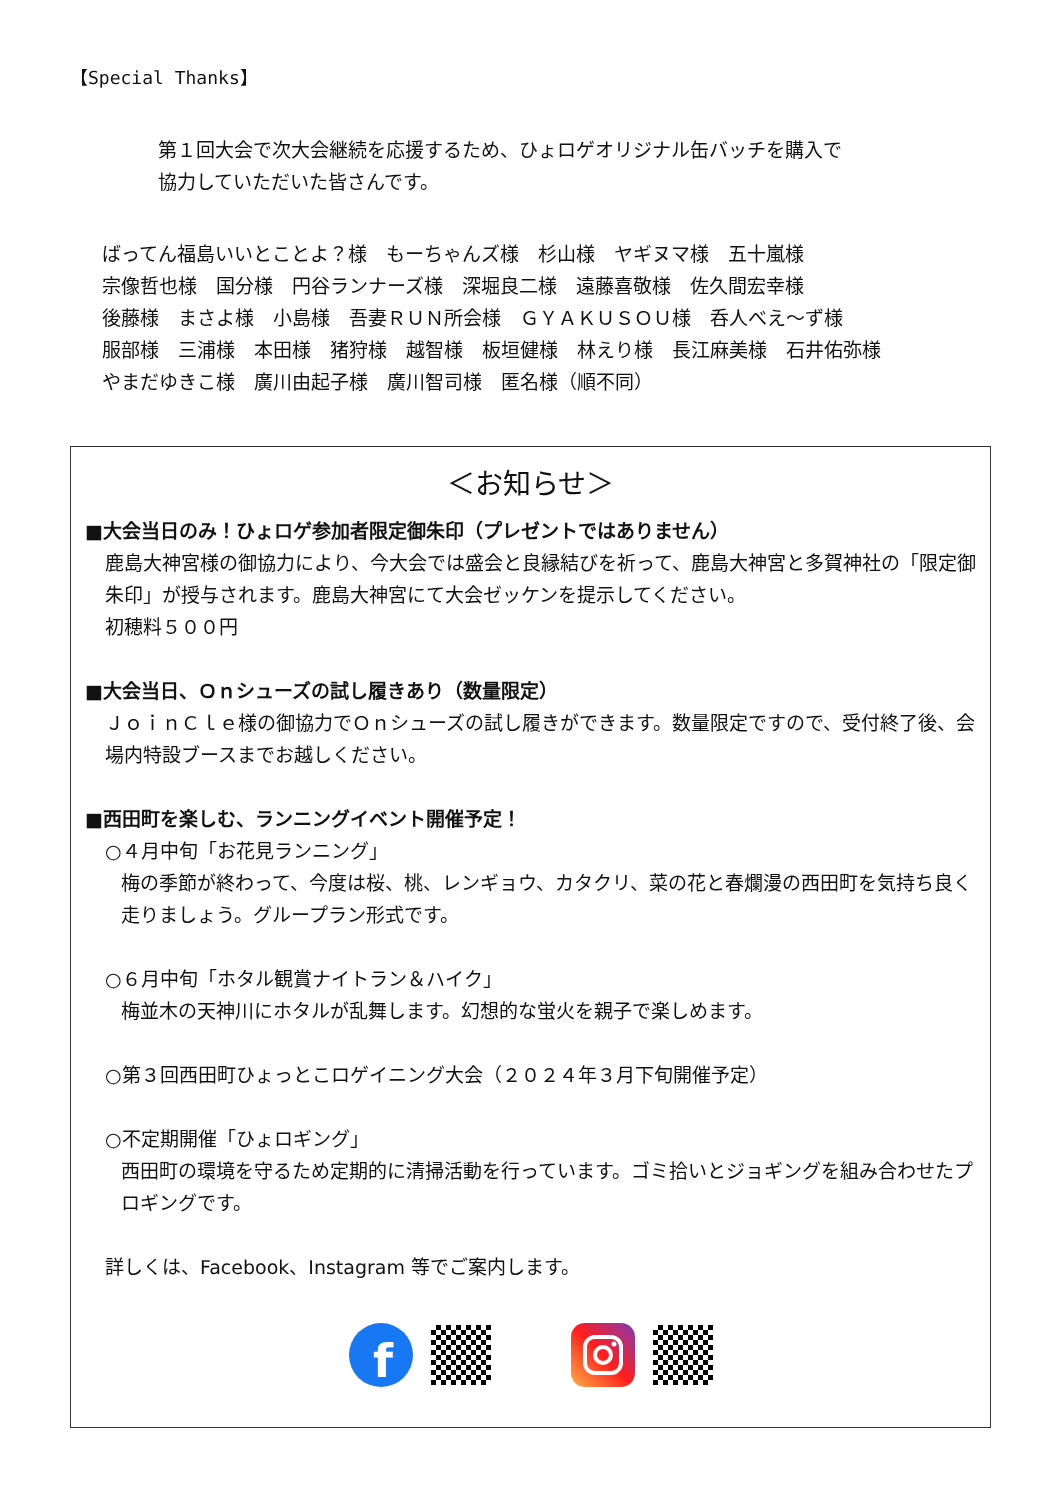【Special Thanks】
第１回大会で次大会継続を応援するため、ひょロゲオリジナル缶バッチを購入で
協力していただいた皆さんです。
ばってん福島いいとことよ？様　もーちゃんズ様　杉山様　ヤギヌマ様　五十嵐様
宗像哲也様　国分様　円谷ランナーズ様　深堀良二様　遠藤喜敬様　佐久間宏幸様
後藤様　まさよ様　小島様　吾妻ＲＵＮ所会様　ＧＹＡＫＵＳＯＵ様　呑人べえ～ず様
服部様　三浦様　本田様　猪狩様　越智様　板垣健様　林えり様　長江麻美様　石井佑弥様
やまだゆきこ様　廣川由起子様　廣川智司様　匿名様（順不同）
＜お知らせ＞
■大会当日のみ！ひょロゲ参加者限定御朱印（プレゼントではありません）
鹿島大神宮様の御協力により、今大会では盛会と良縁結びを祈って、鹿島大神宮と多賀神社の「限定御朱印」が授与されます。鹿島大神宮にて大会ゼッケンを提示してください。
初穂料５００円
■大会当日、Ｏｎシューズの試し履きあり（数量限定）
ＪｏｉｎＣｌｅ様の御協力でＯｎシューズの試し履きができます。数量限定ですので、受付終了後、会場内特設ブースまでお越しください。
■西田町を楽しむ、ランニングイベント開催予定！
○４月中旬「お花見ランニング」
梅の季節が終わって、今度は桜、桃、レンギョウ、カタクリ、菜の花と春爛漫の西田町を気持ち良く走りましょう。グループラン形式です。
○６月中旬「ホタル観賞ナイトラン＆ハイク」
梅並木の天神川にホタルが乱舞します。幻想的な蛍火を親子で楽しめます。
○第３回西田町ひょっとこロゲイニング大会（２０２４年３月下旬開催予定）
○不定期開催「ひょロギング」
西田町の環境を守るため定期的に清掃活動を行っています。ゴミ拾いとジョギングを組み合わせたプロギングです。
詳しくは、Facebook、Instagram 等でご案内します。
f